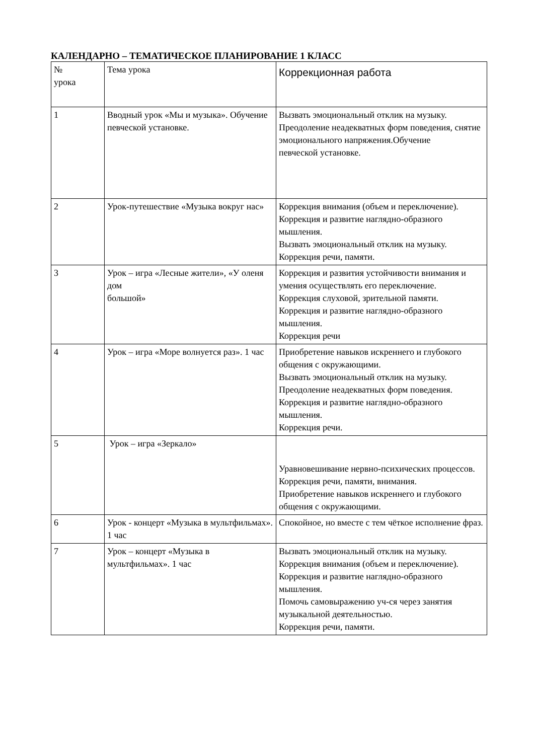КАЛЕНДАРНО – ТЕМАТИЧЕСКОЕ ПЛАНИРОВАНИЕ 1 КЛАСС
| № урока | Тема урока | Коррекционная работа |
| --- | --- | --- |
| 1 | Вводный урок «Мы и музыка». Обучение певческой установке. | Вызвать эмоциональный отклик на музыку. Преодоление неадекватных форм поведения, снятие эмоционального напряжения.Обучение певческой установке. |
| 2 | Урок-путешествие «Музыка вокруг нас» | Коррекция внимания (объем и переключение). Коррекция и развитие наглядно-образного мышления. Вызвать эмоциональный отклик на музыку. Коррекция речи, памяти. |
| 3 | Урок – игра «Лесные жители», «У оленя дом большой» | Коррекция и развития устойчивости внимания и умения осуществлять его переключение. Коррекция слуховой, зрительной памяти. Коррекция и развитие наглядно-образного мышления. Коррекция речи |
| 4 | Урок – игра «Море волнуется раз». 1 час | Приобретение навыков искреннего и глубокого общения с окружающими. Вызвать эмоциональный отклик на музыку. Преодоление неадекватных форм поведения. Коррекция и развитие наглядно-образного мышления. Коррекция речи. |
| 5 | Урок – игра «Зеркало» | Уравновешивание нервно-психических процессов. Коррекция речи, памяти, внимания. Приобретение навыков искреннего и глубокого общения с окружающими. |
| 6 | Урок - концерт «Музыка в мультфильмах». 1 час | Спокойное, но вместе с тем чёткое исполнение фраз. |
| 7 | Урок – концерт «Музыка в мультфильмах». 1 час | Вызвать эмоциональный отклик на музыку. Коррекция внимания (объем и переключение). Коррекция и развитие наглядно-образного мышления. Помочь самовыражению уч-ся через занятия музыкальной деятельностью. Коррекция речи, памяти. |